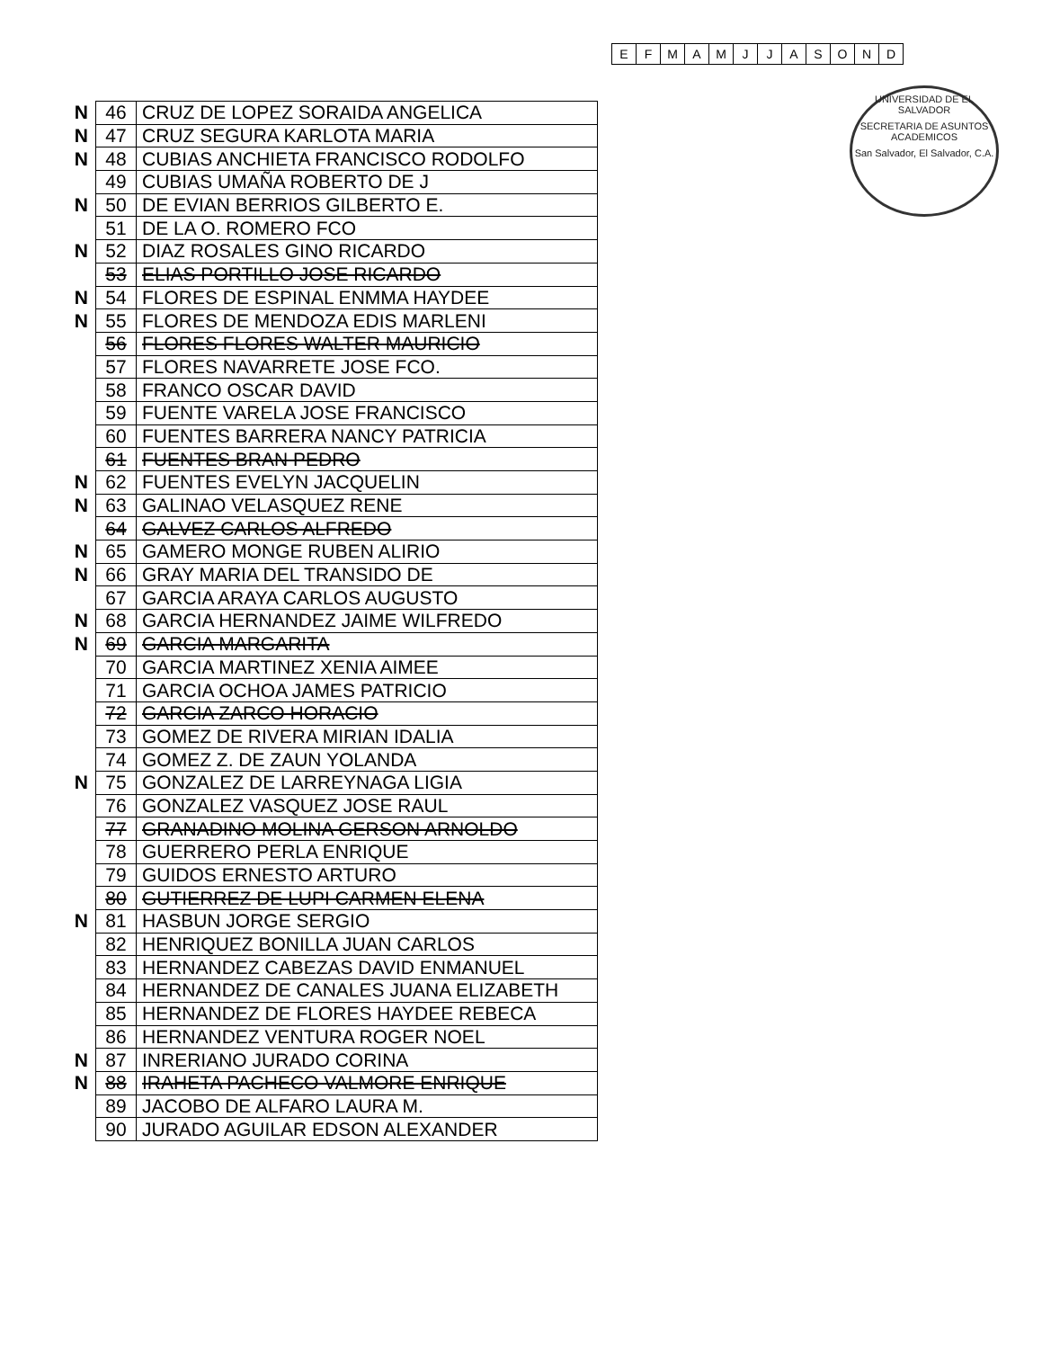| E | F | M | A | M | J | J | A | S | O | N | D |
UNIVERSIDAD DE EL SALVADOR
SECRETARIA DE ASUNTOS ACADEMICOS
San Salvador, El Salvador, C.A.
| N | 46 | CRUZ DE LOPEZ SORAIDA ANGELICA |
| N | 47 | CRUZ SEGURA KARLOTA MARIA |
| N | 48 | CUBIAS ANCHIETA FRANCISCO RODOLFO |
| | 49 | CUBIAS UMAÑA ROBERTO DE J |
| N | 50 | DE EVIAN BERRIOS GILBERTO E. |
| | 51 | DE LA O. ROMERO FCO |
| N | 52 | DIAZ ROSALES GINO RICARDO |
| | 53 | ELIAS PORTILLO JOSE RICARDO |
| N | 54 | FLORES DE ESPINAL ENMMA HAYDEE |
| N | 55 | FLORES DE MENDOZA EDIS MARLENI |
| | 56 | FLORES FLORES WALTER MAURICIO |
| | 57 | FLORES NAVARRETE JOSE FCO. |
| | 58 | FRANCO OSCAR DAVID |
| | 59 | FUENTE VARELA JOSE FRANCISCO |
| | 60 | FUENTES BARRERA NANCY PATRICIA |
| | 61 | FUENTES BRAN PEDRO |
| N | 62 | FUENTES EVELYN JACQUELIN |
| N | 63 | GALINAO VELASQUEZ RENE |
| | 64 | GALVEZ CARLOS ALFREDO |
| N | 65 | GAMERO MONGE RUBEN ALIRIO |
| N | 66 | GRAY MARIA DEL TRANSIDO DE |
| | 67 | GARCIA ARAYA CARLOS AUGUSTO |
| N | 68 | GARCIA HERNANDEZ JAIME WILFREDO |
| N | 69 | GARCIA MARGARITA |
| | 70 | GARCIA MARTINEZ XENIA AIMEE |
| | 71 | GARCIA OCHOA JAMES PATRICIO |
| | 72 | GARCIA ZARCO HORACIO |
| | 73 | GOMEZ DE RIVERA MIRIAN IDALIA |
| | 74 | GOMEZ Z. DE ZAUN YOLANDA |
| N | 75 | GONZALEZ DE LARREYNAGA LIGIA |
| | 76 | GONZALEZ VASQUEZ JOSE RAUL |
| | 77 | GRANADINO MOLINA GERSON ARNOLDO |
| | 78 | GUERRERO PERLA ENRIQUE |
| | 79 | GUIDOS ERNESTO ARTURO |
| | 80 | GUTIERREZ DE LUPI CARMEN ELENA |
| N | 81 | HASBUN JORGE SERGIO |
| | 82 | HENRIQUEZ BONILLA JUAN CARLOS |
| | 83 | HERNANDEZ CABEZAS DAVID ENMANUEL |
| | 84 | HERNANDEZ DE CANALES JUANA ELIZABETH |
| | 85 | HERNANDEZ DE FLORES HAYDEE REBECA |
| | 86 | HERNANDEZ VENTURA ROGER NOEL |
| N | 87 | INRERIANO JURADO CORINA |
| N | 88 | IRAHETA PACHECO VALMORE ENRIQUE |
| | 89 | JACOBO DE ALFARO LAURA M. |
| | 90 | JURADO AGUILAR EDSON ALEXANDER |